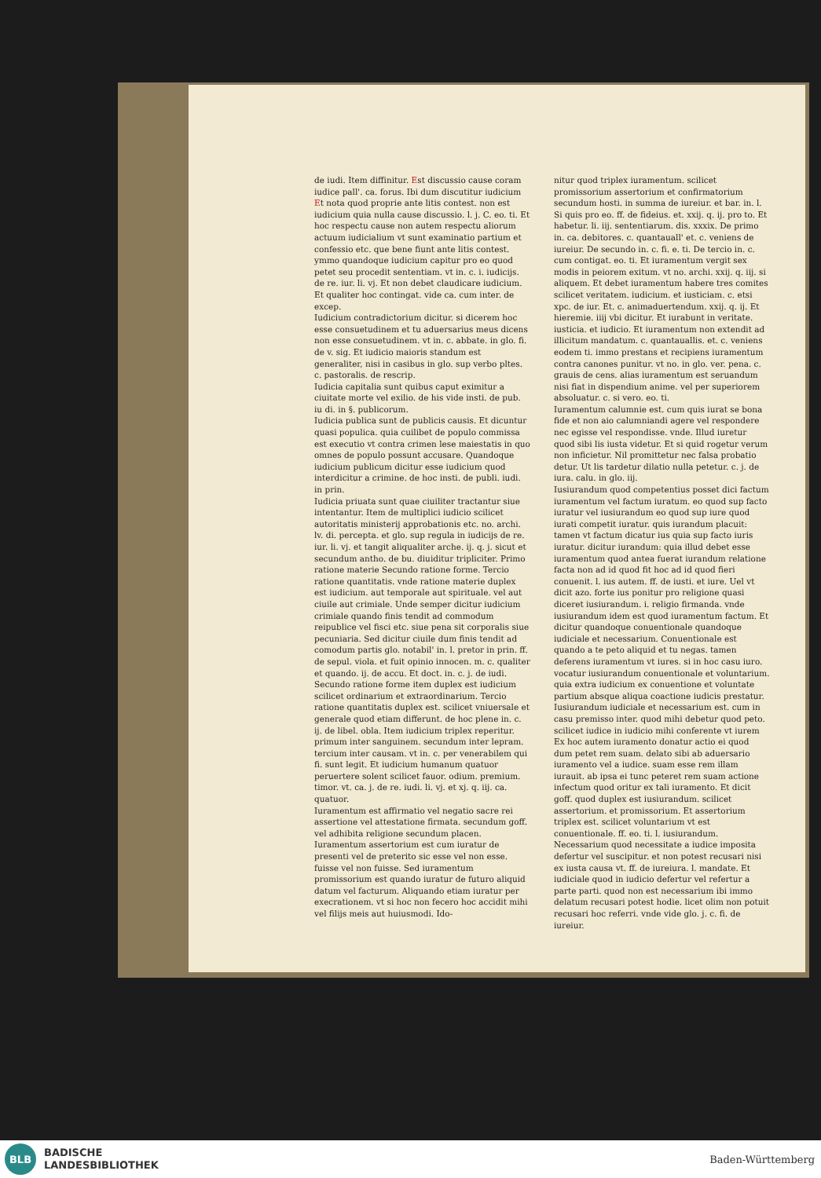de iudi. Item diffinitur. Est discussio cause coram iudice pall'. ca. forus. Ibi dum discutitur iudicium Et nota quod proprie ante litis contest. non est iudicium quia nulla cause discussio. l. j. C. eo. ti. Et hoc respectu cause non autem respectu aliorum actuum iudicialium vt sunt examinatio partium et confessio etc. que bene fiunt ante litis contest. ymmo quandoque iudicium capitur pro eo quod petet seu procedit sententiam. vt in. c. i. iudicijs. de re. iur. li. vj. Et non debet claudicare iudicium. Et qualiter hoc contingat. vide ca. cum inter. de excep.
Iudicium contradictorium dicitur. si dicerem hoc esse consuetudinem et tu aduersarius meus dicens non esse consuetudinem. vt in. c. abbate. in glo. fi. de v. sig. Et iudicio maioris standum est generaliter, nisi in casibus in glo. sup verbo pltes. c. pastoralis. de rescrip.
Iudicia capitalia sunt quibus caput eximitur a ciuitate morte vel exilio. de his vide insti. de pub. iu di. in §. publicorum.
Iudicia publica sunt de publicis causis. Et dicuntur quasi populica. quia cuilibet de populo commissa est executio vt contra crimen lese maiestatis in quo omnes de populo possunt accusare. Quandoque iudicium publicum dicitur esse iudicium quod interdicitur a crimine. de hoc insti. de publi. iudi. in prin.
Iudicia priuata sunt quae ciuiliter tractantur siue intentantur. Item de multiplici iudicio scilicet autoritatis ministerij approbationis etc. no. archi. lv. di. percepta. et glo. sup regula in iudicijs de re. iur. li. vj. et tangit aliqualiter arche. ij. q. j. sicut et secundum antho. de bu. diuiditur tripliciter. Primo ratione materie Secundo ratione forme. Tercio ratione quantitatis. vnde ratione materie duplex est iudicium. aut temporale aut spirituale. vel aut ciuile aut crimiale. Unde semper dicitur iudicium crimiale quando finis tendit ad commodum reipublice vel fisci etc. siue pena sit corporalis siue pecuniaria. Sed dicitur ciuile dum finis tendit ad comodum partis glo. notabil' in. l. pretor in prin. ff. de sepul. viola. et fuit opinio innocen. m. c. qualiter et quando. ij. de accu. Et doct. in. c. j. de iudi. Secundo ratione forme item duplex est iudicium scilicet ordinarium et extraordinarium. Tercio ratione quantitatis duplex est. scilicet vniuersale et generale quod etiam differunt. de hoc plene in. c. ij. de libel. obla. Item iudicium triplex reperitur. primum inter sanguinem. secundum inter lepram. tercium inter causam. vt in. c. per venerabilem qui fi. sunt legit. Et iudicium humanum quatuor peruertere solent scilicet fauor. odium. premium. timor. vt. ca. j. de re. iudi. li. vj. et xj. q. iij. ca. quatuor.
Iuramentum est affirmatio vel negatio sacre rei assertione vel attestatione firmata. secundum goff. vel adhibita religione secundum placen. Iuramentum assertorium est cum iuratur de presenti vel de preterito sic esse vel non esse. fuisse vel non fuisse. Sed iuramentum promissorium est quando iuratur de futuro aliquid datum vel facturum. Aliquando etiam iuratur per execrationem. vt si hoc non fecero hoc accidit mihi vel filijs meis aut huiusmodi. Ido-
nitur quod triplex iuramentum. scilicet promissorium assertorium et confirmatorium secundum hosti. in summa de iureiur. et bar. in. l. Si quis pro eo. ff. de fideius. et. xxij. q. ij. pro to. Et habetur. li. iij. sententiarum. dis. xxxix. De primo in. ca. debitores. c. quantauall' et. c. veniens de iureiur. De secundo in. c. fi. e. ti. De tercio in. c. cum contigat. eo. ti. Et iuramentum vergit sex modis in peiorem exitum. vt no. archi. xxij. q. iij. si aliquem. Et debet iuramentum habere tres comites scilicet veritatem. iudicium. et iusticiam. c. etsi xpc. de iur. Et. c. animaduertendum. xxij. q. ij. Et hieremie. iiij vbi dicitur. Et iurabunt in veritate. iusticia. et iudicio. Et iuramentum non extendit ad illicitum mandatum. c. quantauallis. et. c. veniens eodem ti. immo prestans et recipiens iuramentum contra canones punitur. vt no. in glo. ver. pena. c. grauis de cens. alias iuramentum est seruandum nisi fiat in dispendium anime. vel per superiorem absoluatur. c. si vero. eo. ti.
Iuramentum calumnie est. cum quis iurat se bona fide et non aio calumniandi agere vel respondere nec egisse vel respondisse. vnde. Illud iuretur quod sibi lis iusta videtur. Et si quid rogetur verum non inficietur. Nil promittetur nec falsa probatio detur. Ut lis tardetur dilatio nulla petetur. c. j. de iura. calu. in glo. iij.
Iusiurandum quod competentius posset dici factum iuramentum vel factum iuratum. eo quod sup facto iuratur vel iusiurandum eo quod sup iure quod iurati competit iuratur. quis iurandum placuit: tamen vt factum dicatur ius quia sup facto iuris iuratur. dicitur iurandum: quia illud debet esse iuramentum quod antea fuerat iurandum relatione facta non ad id quod fit hoc ad id quod fieri conuenit. l. ius autem. ff. de iusti. et iure. Uel vt dicit azo. forte ius ponitur pro religione quasi diceret iusiurandum. i. religio firmanda. vnde iusiurandum idem est quod iuramentum factum. Et dicitur quandoque conuentionale quandoque iudiciale et necessarium. Conuentionale est quando a te peto aliquid et tu negas. tamen deferens iuramentum vt iures. si in hoc casu iuro. vocatur iusiurandum conuentionale et voluntarium. quia extra iudicium ex conuentione et voluntate partium absque aliqua coactione iudicis prestatur. Iusiurandum iudiciale et necessarium est. cum in casu premisso inter. quod mihi debetur quod peto. scilicet iudice in iudicio mihi conferente vt iurem Ex hoc autem iuramento donatur actio ei quod dum petet rem suam. delato sibi ab aduersario iuramento vel a iudice. suam esse rem illam iurauit. ab ipsa ei tunc peteret rem suam actione infectum quod oritur ex tali iuramento. Et dicit goff. quod duplex est iusiurandum. scilicet assertorium. et promissorium. Et assertorium triplex est. scilicet voluntarium vt est conuentionale. ff. eo. ti. l. iusiurandum. Necessarium quod necessitate a iudice imposita defertur vel suscipitur. et non potest recusari nisi ex iusta causa vt. ff. de iureiura. l. mandate. Et iudiciale quod in iudicio defertur vel refertur a parte parti. quod non est necessarium ibi immo delatum recusari potest hodie. licet olim non potuit recusari hoc referri. vnde vide glo. j. c. fi. de iureiur.
BLB
BADISCHE
LANDESBIBLIOTHEK
Baden-Württemberg